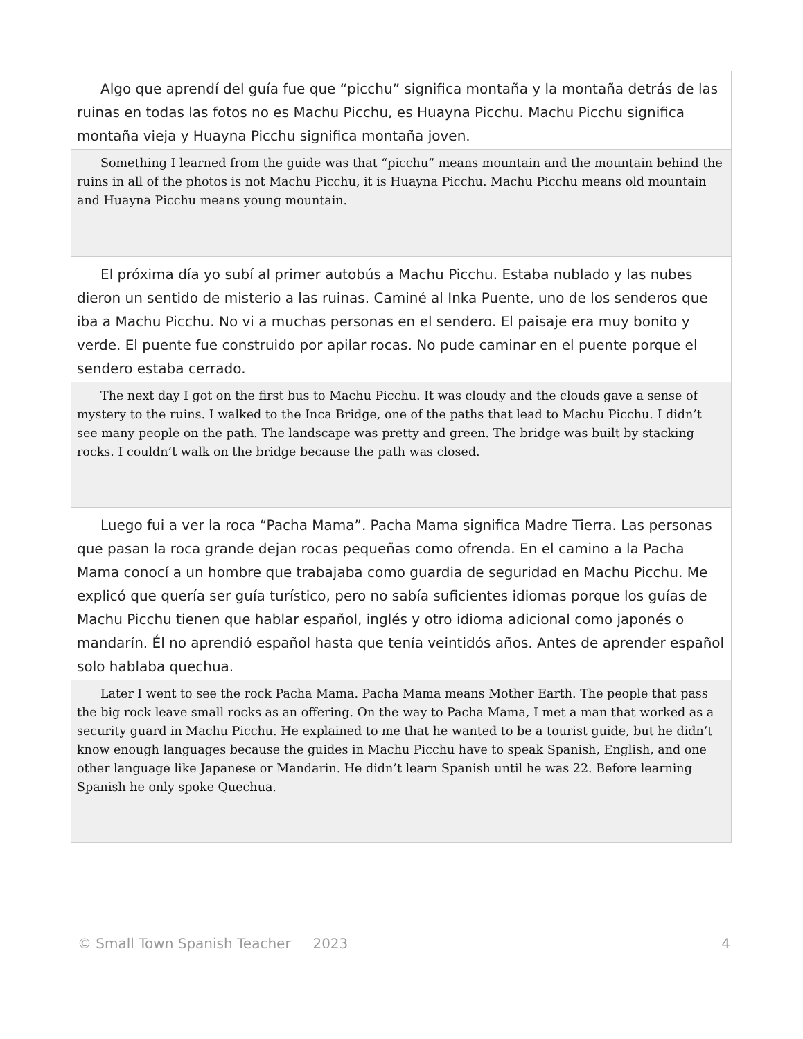Algo que aprendí del guía fue que “picchu” significa montaña y la montaña detrás de las ruinas en todas las fotos no es Machu Picchu, es Huayna Picchu. Machu Picchu significa montaña vieja y Huayna Picchu significa montaña joven.
Something I learned from the guide was that “picchu” means mountain and the mountain behind the ruins in all of the photos is not Machu Picchu, it is Huayna Picchu. Machu Picchu means old mountain and Huayna Picchu means young mountain.
El próxima día yo subí al primer autobús a Machu Picchu. Estaba nublado y las nubes dieron un sentido de misterio a las ruinas. Caminé al Inka Puente, uno de los senderos que iba a Machu Picchu. No vi a muchas personas en el sendero. El paisaje era muy bonito y verde. El puente fue construido por apilar rocas. No pude caminar en el puente porque el sendero estaba cerrado.
The next day I got on the first bus to Machu Picchu. It was cloudy and the clouds gave a sense of mystery to the ruins. I walked to the Inca Bridge, one of the paths that lead to Machu Picchu. I didn’t see many people on the path. The landscape was pretty and green. The bridge was built by stacking rocks. I couldn’t walk on the bridge because the path was closed.
Luego fui a ver la roca “Pacha Mama”. Pacha Mama significa Madre Tierra. Las personas que pasan la roca grande dejan rocas pequeñas como ofrenda. En el camino a la Pacha Mama conocí a un hombre que trabajaba como guardia de seguridad en Machu Picchu. Me explicó que quería ser guía turístico, pero no sabía suficientes idiomas porque los guías de Machu Picchu tienen que hablar español, inglés y otro idioma adicional como japonés o mandarín. Él no aprendió español hasta que tenía veintidós años. Antes de aprender español solo hablaba quechua.
Later I went to see the rock Pacha Mama. Pacha Mama means Mother Earth. The people that pass the big rock leave small rocks as an offering. On the way to Pacha Mama, I met a man that worked as a security guard in Machu Picchu. He explained to me that he wanted to be a tourist guide, but he didn’t know enough languages because the guides in Machu Picchu have to speak Spanish, English, and one other language like Japanese or Mandarin. He didn’t learn Spanish until he was 22. Before learning Spanish he only spoke Quechua.
© Small Town Spanish Teacher 2023 4